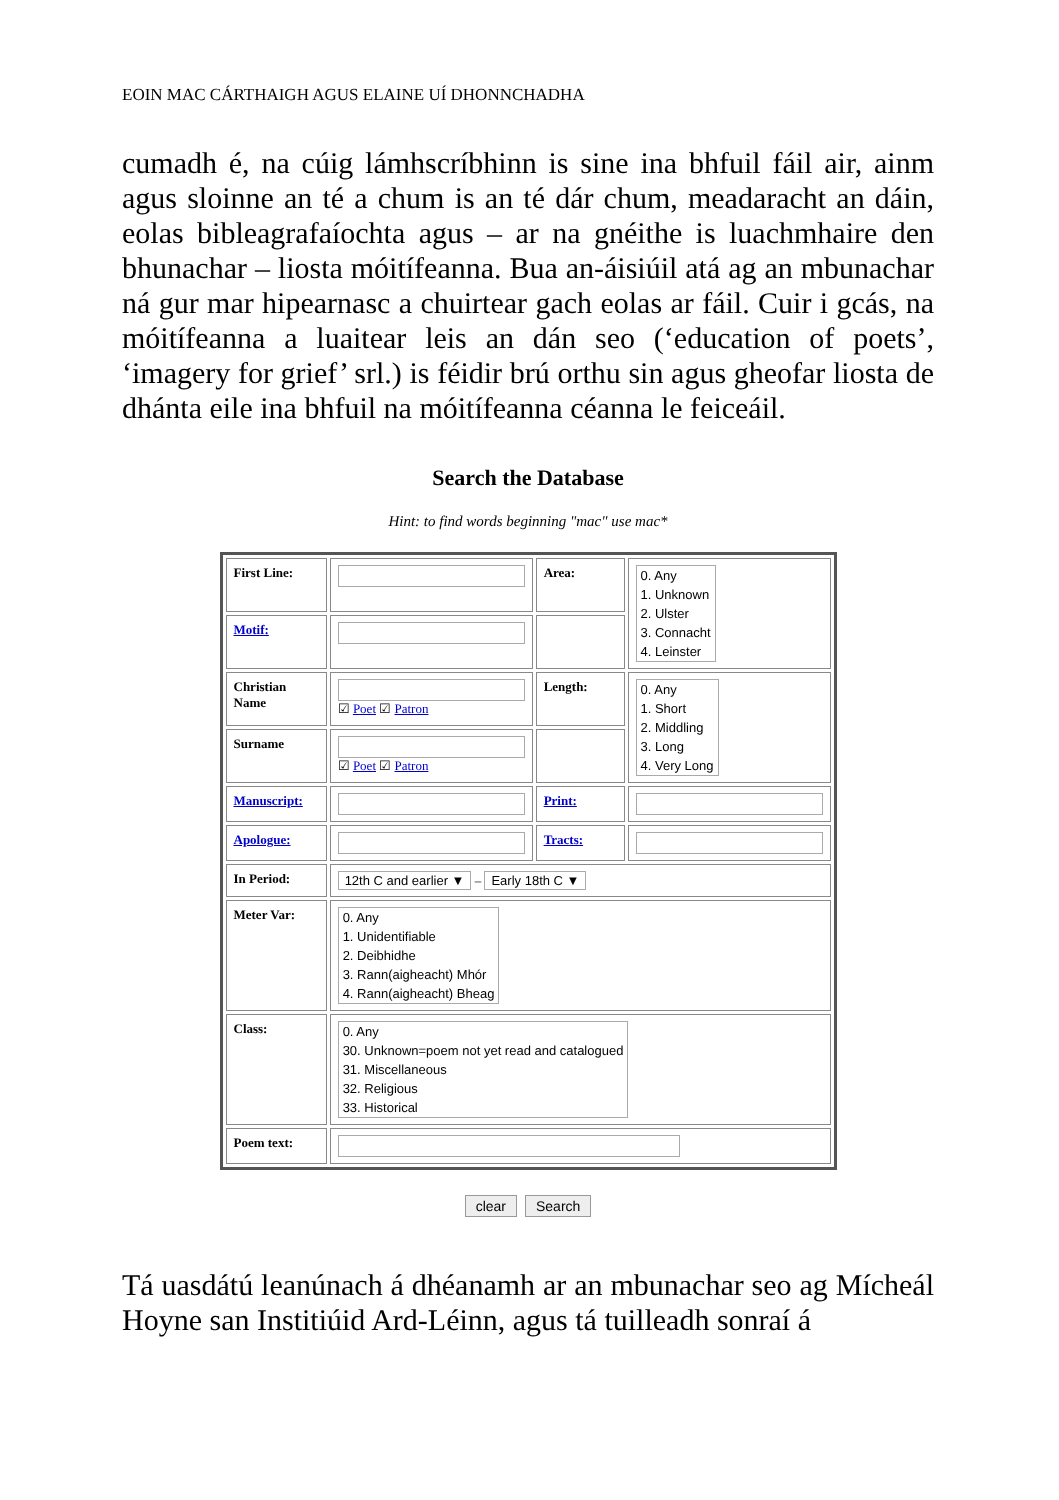EOIN MAC CÁRTHAIGH AGUS ELAINE UÍ DHONNCHADHA
cumadh é, na cúig lámhscríbhinn is sine ina bhfuil fáil air, ainm agus sloinne an té a chum is an té dár chum, meadaracht an dáin, eolas bibleagrafaíochta agus – ar na gnéithe is luachmhaire den bhunachar – liosta móitífeanna. Bua an-áisiúil atá ag an mbunachar ná gur mar hipearnasc a chuirtear gach eolas ar fáil. Cuir i gcás, na móitífeanna a luaitear leis an dán seo (‘education of poets’, ‘imagery for grief’ srl.) is féidir brú orthu sin agus gheofar liosta de dhánta eile ina bhfuil na móitífeanna céanna le feiceáil.
Search the Database
Hint: to find words beginning "mac" use mac*
| First Line: | | Area: | 0. Any 1. Unknown 2. Ulster 3. Connacht 4. Leinster |
| Motif: | | | |
| Christian Name | ☑ Poet ☑ Patron | Length: | 0. Any 1. Short 2. Middling 3. Long 4. Very Long |
| Surname | ☑ Poet ☑ Patron | | |
| Manuscript: | | Print: | |
| Apologue: | | Tracts: | |
| In Period: | 12th C and earlier ▼ – Early 18th C ▼ | | |
| Meter Var: | 0. Any 1. Unidentifiable 2. Deibhidhe 3. Rann(aigheacht) Mhór 4. Rann(aigheacht) Bheag | | |
| Class: | 0. Any 30. Unknown=poem not yet read and catalogued 31. Miscellaneous 32. Religious 33. Historical | | |
| Poem text: | | | |
clear Search
Tá uasdátú leanúnach á dhéanamh ar an mbunachar seo ag Mícheál Hoyne san Institiúid Ard-Léinn, agus tá tuilleadh sonraí á